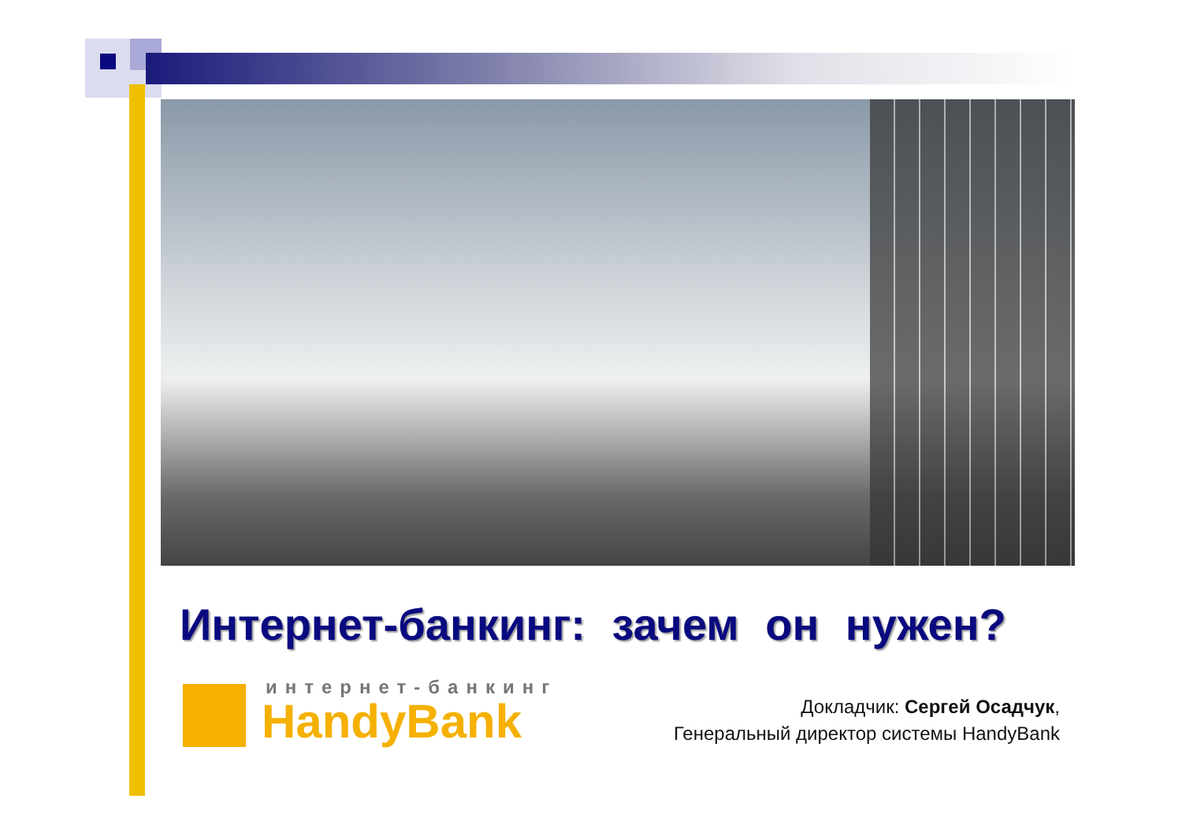Интернет-банкинг: зачем он нужен?
интернет-банкинг
HandyBank
Докладчик: Сергей Осадчук,
Генеральный директор системы HandyBank